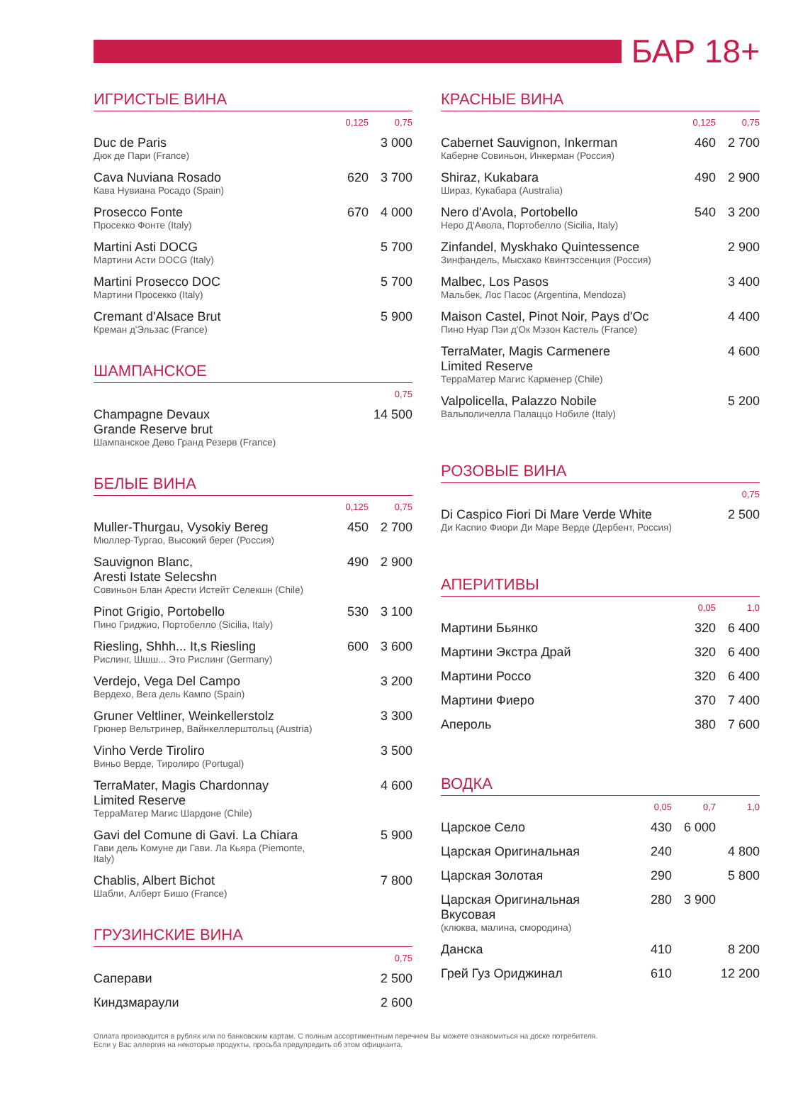БАР 18+
ИГРИСТЫЕ ВИНА
| | 0,125 | 0,75 |
| --- | --- | --- |
| Duc de Paris Дюк де Пари (France) | | 3 000 |
| Cava Nuviana Rosado Кава Нувиана Росадо (Spain) | 620 | 3 700 |
| Prosecco Fonte Просекко Фонте (Italy) | 670 | 4 000 |
| Martini Asti DOCG Мартини Асти DOCG (Italy) | | 5 700 |
| Martini Prosecco DOC Мартини Просекко (Italy) | | 5 700 |
| Cremant d'Alsace Brut Креман д'Эльзас (France) | | 5 900 |
ШАМПАНСКОЕ
| | 0,75 |
| --- | --- |
| Champagne Devaux Grande Reserve brut Шампанское Дево Гранд Резерв (France) | 14 500 |
БЕЛЫЕ ВИНА
| | 0,125 | 0,75 |
| --- | --- | --- |
| Muller-Thurgau, Vysokiy Bereg Мюллер-Тургао, Высокий берег (Россия) | 450 | 2 700 |
| Sauvignon Blanc, Aresti Istate Selecshn Совиньон Блан Арести Истейт Селекшн (Chile) | 490 | 2 900 |
| Pinot Grigio, Portobello Пино Гриджио, Портобелло (Sicilia, Italy) | 530 | 3 100 |
| Riesling, Shhh... It,s Riesling Рислинг, Шшш... Это Рислинг (Germany) | 600 | 3 600 |
| Verdejo, Vega Del Campo Вердехо, Вега дель Кампо (Spain) | | 3 200 |
| Gruner Veltliner, Weinkellerstolz Грюнер Вельтринер, Вайнкеллерштольц (Austria) | | 3 300 |
| Vinho Verde Tiroliro Виньо Верде, Тиролиро (Portugal) | | 3 500 |
| TerraMater, Magis Chardonnay Limited Reserve ТерраМатер Магис Шардоне (Chile) | | 4 600 |
| Gavi del Comune di Gavi. La Chiara Гави дель Комуне ди Гави. Ла Кьяра (Piemonte, Italy) | | 5 900 |
| Chablis, Albert Bichot Шабли, Алберт Бишо (France) | | 7 800 |
ГРУЗИНСКИЕ ВИНА
| | 0,75 |
| --- | --- |
| Саперави | 2 500 |
| Киндзмараули | 2 600 |
КРАСНЫЕ ВИНА
| | 0,125 | 0,75 |
| --- | --- | --- |
| Cabernet Sauvignon, Inkerman Каберне Совиньон, Инкерман (Россия) | 460 | 2 700 |
| Shiraz, Kukabara Шираз, Кукабара (Australia) | 490 | 2 900 |
| Nero d'Avola, Portobello Неро Д'Авола, Портобелло (Sicilia, Italy) | 540 | 3 200 |
| Zinfandel, Myskhako Quintessence Зинфандель, Мысхако Квинтэссенция (Россия) | | 2 900 |
| Malbec, Los Pasos Мальбек, Лос Пасос (Argentina, Mendoza) | | 3 400 |
| Maison Castel, Pinot Noir, Pays d'Oc Пино Нуар Пэи д'Ок Мэзон Кастель (France) | | 4 400 |
| TerraMater, Magis Carmenere Limited Reserve ТерраМатер Магис Карменер (Chile) | | 4 600 |
| Valpolicella, Palazzo Nobile Вальполичелла Палаццо Нобиле (Italy) | | 5 200 |
РОЗОВЫЕ ВИНА
| | 0,75 |
| --- | --- |
| Di Caspico Fiori Di Mare Verde White Ди Каспио Фиори Ди Маре Верде (Дербент, Россия) | 2 500 |
АПЕРИТИВЫ
| | 0,05 | 1,0 |
| --- | --- | --- |
| Мартини Бьянко | 320 | 6 400 |
| Мартини Экстра Драй | 320 | 6 400 |
| Мартини Россо | 320 | 6 400 |
| Мартини Фиеро | 370 | 7 400 |
| Апероль | 380 | 7 600 |
ВОДКА
| | 0,05 | 0,7 | 1,0 |
| --- | --- | --- | --- |
| Царское Село | 430 | 6 000 | |
| Царская Оригинальная | 240 | | 4 800 |
| Царская Золотая | 290 | | 5 800 |
| Царская Оригинальная Вкусовая (клюква, малина, смородина) | 280 | 3 900 | |
| Данска | 410 | | 8 200 |
| Грей Гуз Ориджинал | 610 | | 12 200 |
Оплата производится в рублях или по банковским картам. С полным ассортиментным перечнем Вы можете ознакомиться на доске потребителя. Если у Вас аллергия на некоторые продукты, просьба предупредить об этом официанта.